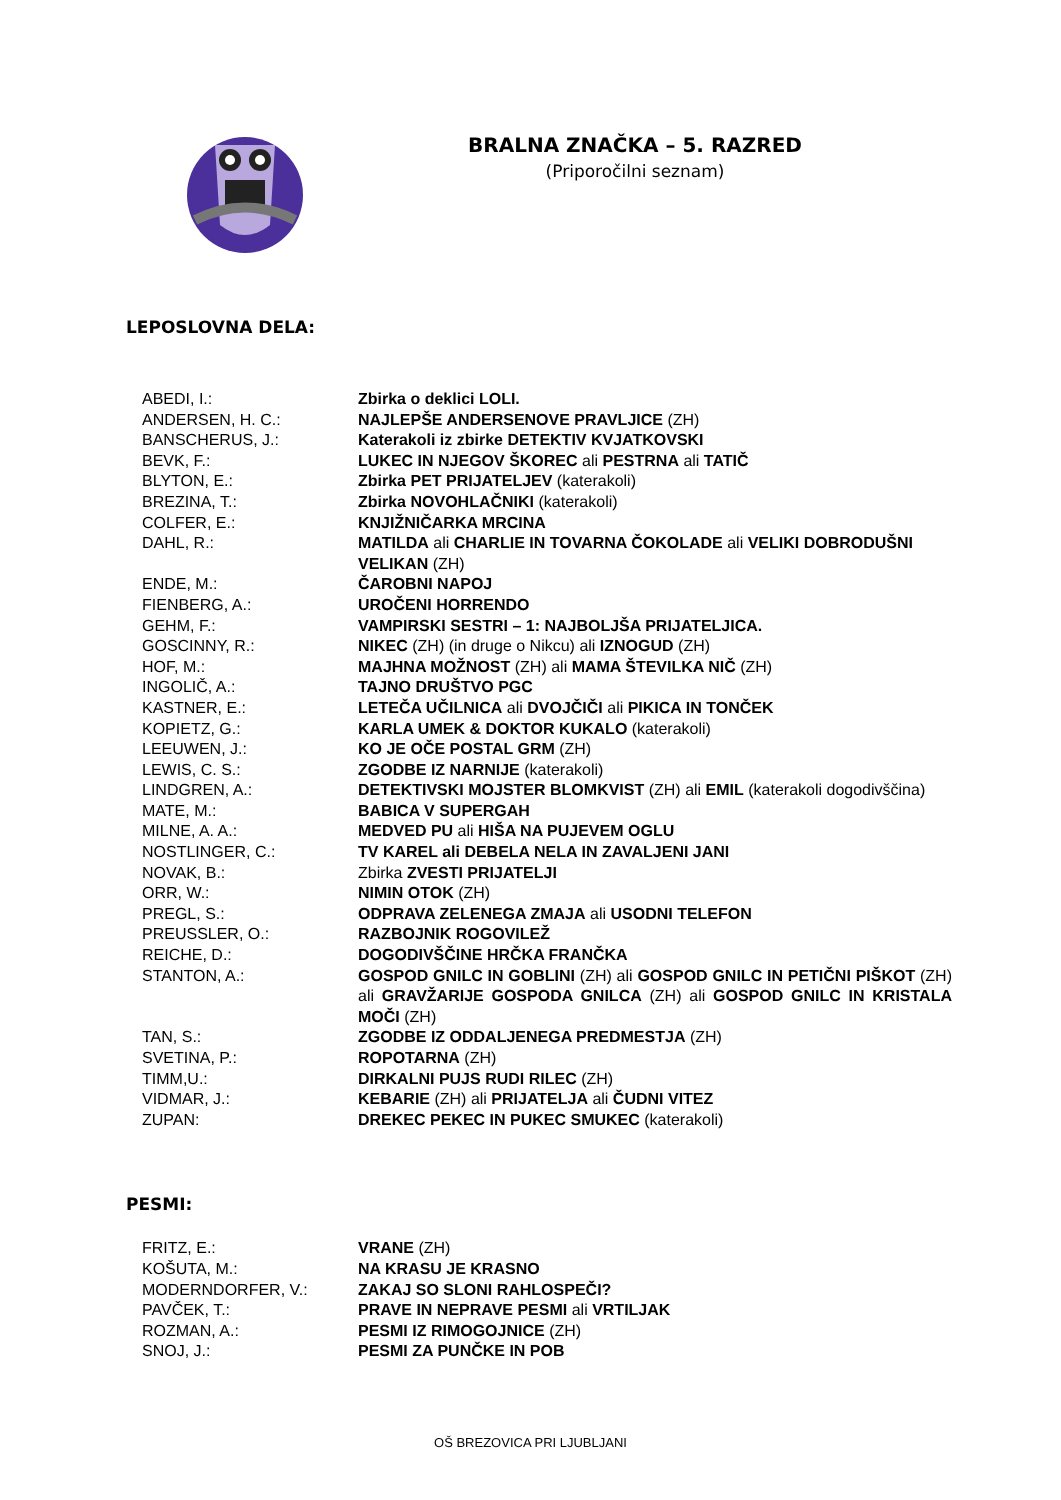BRALNA ZNAČKA – 5. RAZRED
(Priporočilni seznam)
LEPOSLOVNA DELA:
| ABEDI, I.: | Zbirka o deklici LOLI. |
| ANDERSEN, H. C.: | NAJLEPŠE ANDERSENOVE PRAVLJICE (ZH) |
| BANSCHERUS, J.: | Katerakoli iz zbirke DETEKTIV KVJATKOVSKI |
| BEVK, F.: | LUKEC IN NJEGOV ŠKOREC ali PESTRNA ali TATIČ |
| BLYTON, E.: | Zbirka PET PRIJATELJEV (katerakoli) |
| BREZINA, T.: | Zbirka NOVOHLAČNIKI (katerakoli) |
| COLFER, E.: | KNJIŽNIČARKA MRCINA |
| DAHL, R.: | MATILDA ali CHARLIE IN TOVARNA ČOKOLADE ali VELIKI DOBRODUŠNI VELIKAN (ZH) |
| ENDE, M.: | ČAROBNI NAPOJ |
| FIENBERG, A.: | UROČENI HORRENDO |
| GEHM, F.: | VAMPIRSKI SESTRI – 1: NAJBOLJŠA PRIJATELJICA. |
| GOSCINNY, R.: | NIKEC (ZH) (in druge o Nikcu) ali IZNOGUD (ZH) |
| HOF, M.: | MAJHNA MOŽNOST (ZH) ali MAMA ŠTEVILKA NIČ (ZH) |
| INGOLIČ, A.: | TAJNO DRUŠTVO PGC |
| KASTNER, E.: | LETEČA UČILNICA ali DVOJČIČI ali PIKICA IN TONČEK |
| KOPIETZ, G.: | KARLA UMEK & DOKTOR KUKALO (katerakoli) |
| LEEUWEN, J.: | KO JE OČE POSTAL GRM (ZH) |
| LEWIS, C. S.: | ZGODBE IZ NARNIJE (katerakoli) |
| LINDGREN, A.: | DETEKTIVSKI MOJSTER BLOMKVIST (ZH) ali EMIL (katerakoli dogodivščina) |
| MATE, M.: | BABICA V SUPERGAH |
| MILNE, A. A.: | MEDVED PU ali HIŠA NA PUJEVEM OGLU |
| NOSTLINGER, C.: | TV KAREL ali DEBELA NELA IN ZAVALJENI JANI |
| NOVAK, B.: | Zbirka ZVESTI PRIJATELJI |
| ORR, W.: | NIMIN OTOK (ZH) |
| PREGL, S.: | ODPRAVA ZELENEGA ZMAJA ali USODNI TELEFON |
| PREUSSLER, O.: | RAZBOJNIK ROGOVILEŽ |
| REICHE, D.: | DOGODIVŠČINE HRČKA FRANČKA |
| STANTON, A.: | GOSPOD GNILC IN GOBLINI (ZH) ali GOSPOD GNILC IN PETIČNI PIŠKOT (ZH) ali GRAVŽARIJE GOSPODA GNILCA (ZH) ali GOSPOD GNILC IN KRISTALA MOČI (ZH) |
| TAN, S.: | ZGODBE IZ ODDALJENEGA PREDMESTJA (ZH) |
| SVETINA, P.: | ROPOTARNA (ZH) |
| TIMM,U.: | DIRKALNI PUJS RUDI RILEC (ZH) |
| VIDMAR, J.: | KEBARIE (ZH) ali PRIJATELJA ali ČUDNI VITEZ |
| ZUPAN: | DREKEC PEKEC IN PUKEC SMUKEC (katerakoli) |
PESMI:
| FRITZ, E.: | VRANE (ZH) |
| KOŠUTA, M.: | NA KRASU JE KRASNO |
| MODERNDORFER, V.: | ZAKAJ SO SLONI RAHLOSPEČI? |
| PAVČEK, T.: | PRAVE IN NEPRAVE PESMI ali VRTILJAK |
| ROZMAN, A.: | PESMI IZ RIMOGOJNICE (ZH) |
| SNOJ, J.: | PESMI ZA PUNČKE IN POB |
OŠ BREZOVICA PRI LJUBLJANI